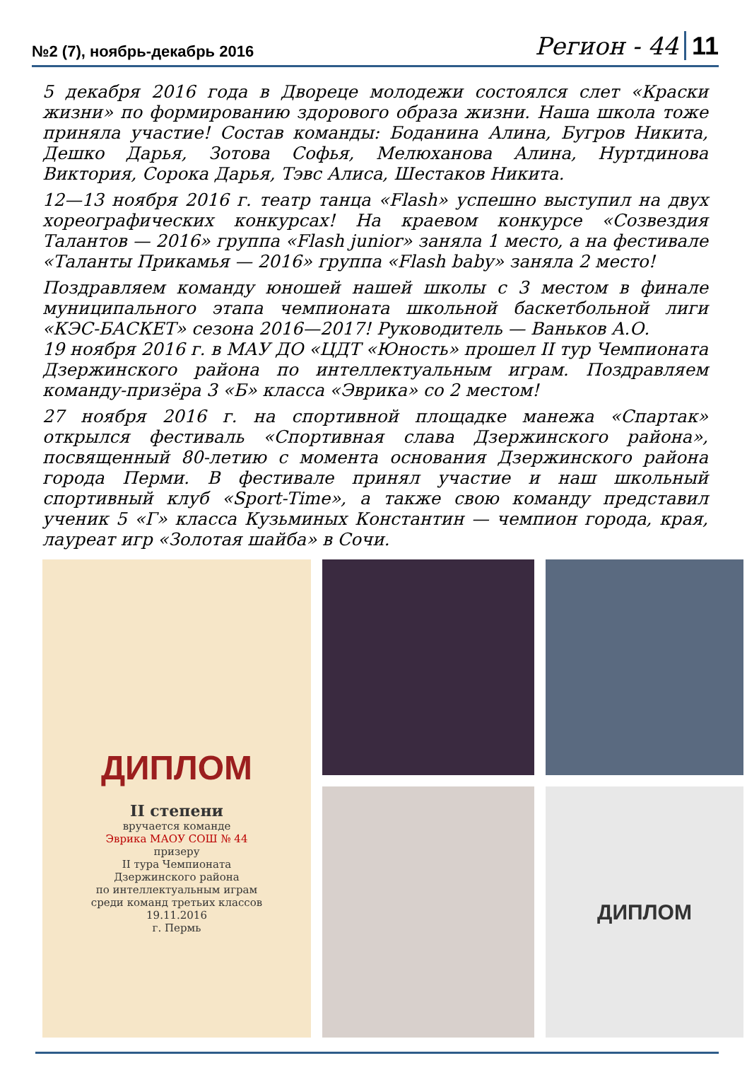№2 (7), ноябрь-декабрь 2016 Регион - 44 11
5 декабря 2016 года в Двореце молодежи состоялся слет «Краски жизни» по формированию здорового образа жизни. Наша школа тоже приняла участие! Состав команды: Боданина Алина, Бугров Никита, Дешко Дарья, Зотова Софья, Мелюханова Алина, Нуртдинова Виктория, Сорока Дарья, Тэвс Алиса, Шестаков Никита.
12—13 ноября 2016 г. театр танца «Flash» успешно выступил на двух хореографических конкурсах! На краевом конкурсе «Созвездия Талантов — 2016» группа «Flash junior» заняла 1 место, а на фестивале «Таланты Прикамья — 2016» группа «Flash baby» заняла 2 место!
Поздравляем команду юношей нашей школы с 3 местом в финале муниципального этапа чемпионата школьной баскетбольной лиги «КЭС-БАСКЕТ» сезона 2016—2017! Руководитель — Ваньков А.О.
19 ноября 2016 г. в МАУ ДО «ЦДТ «Юность» прошел II тур Чемпионата Дзержинского района по интеллектуальным играм. Поздравляем команду-призёра 3 «Б» класса «Эврика» со 2 местом!
27 ноября 2016 г. на спортивной площадке манежа «Спартак» открылся фестиваль «Спортивная слава Дзержинского района», посвященный 80-летию с момента основания Дзержинского района города Перми. В фестивале принял участие и наш школьный спортивный клуб «Sport-Time», а также свою команду представил ученик 5 «Г» класса Кузьминых Константин — чемпион города, края, лауреат игр «Золотая шайба» в Сочи.
ДИПЛОМ
II степени
вручается команде
Эврика МАОУ СОШ № 44
призеру
II тура Чемпионата
Дзержинского района
по интеллектуальным играм
среди команд третьих классов
19.11.2016
г. Пермь
ДИПЛОМ